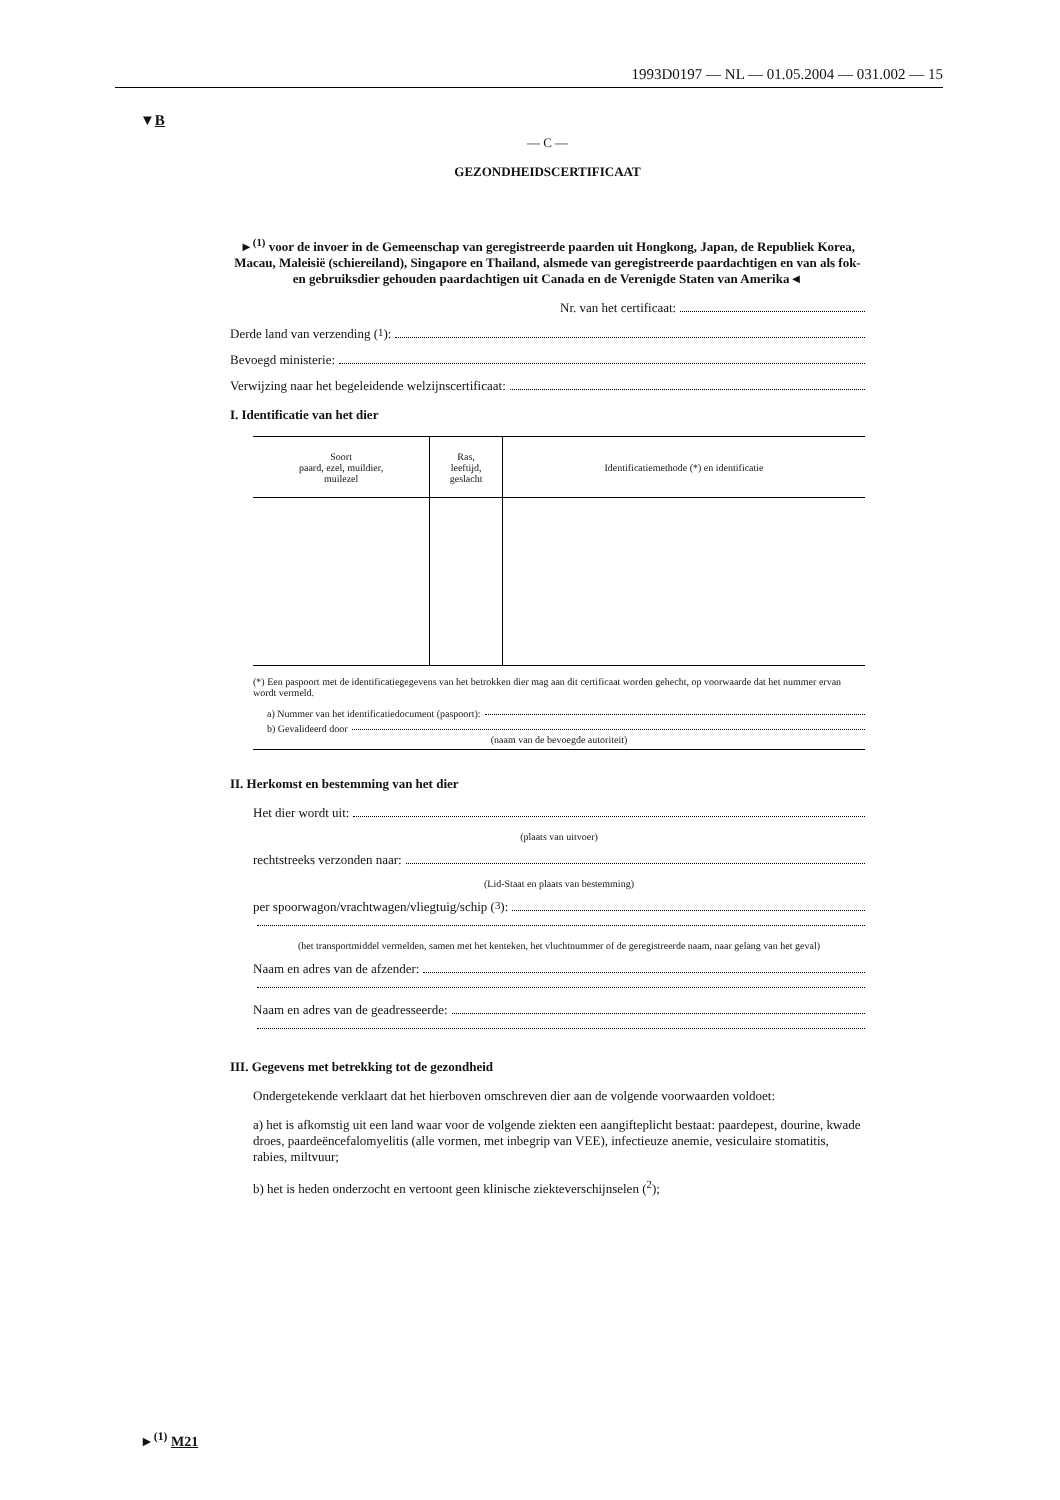1993D0197 — NL — 01.05.2004 — 031.002 — 15
▼B
— C —
GEZONDHEIDSCERTIFICAAT
►<sup>(1)</sup> voor de invoer in de Gemeenschap van geregistreerde paarden uit Hongkong, Japan, de Republiek Korea, Macau, Maleisië (schiereiland), Singapore en Thailand, alsmede van geregistreerde paardachtigen en van als fok- en gebruiksdier gehouden paardachtigen uit Canada en de Verenigde Staten van Amerika◄
Nr. van het certificaat:
Derde land van verzending (<sup>1</sup>):
Bevoegd ministerie:
Verwijzing naar het begeleidende welzijnscertificaat:
I. Identificatie van het dier
| Soort paard, ezel, muildier, muilezel | Ras, leeftijd, geslacht | Identificatiemethode (*) en identificatie |
| --- | --- | --- |
(*) Een paspoort met de identificatiegegevens van het betrokken dier mag aan dit certificaat worden gehecht, op voorwaarde dat het nummer ervan wordt vermeld.
a) Nummer van het identificatiedocument (paspoort):
b) Gevalideerd door
(naam van de bevoegde autoriteit)
II. Herkomst en bestemming van het dier
Het dier wordt uit:
(plaats van uitvoer)
rechtstreeks verzonden naar:
(Lid-Staat en plaats van bestemming)
per spoorwagon/vrachtwagen/vliegtuig/schip (<sup>3</sup>):
(het transportmiddel vermelden, samen met het kenteken, het vluchtnummer of de geregistreerde naam, naar gelang van het geval)
Naam en adres van de afzender:
Naam en adres van de geadresseerde:
III. Gegevens met betrekking tot de gezondheid
Ondergetekende verklaart dat het hierboven omschreven dier aan de volgende voorwaarden voldoet:
a) het is afkomstig uit een land waar voor de volgende ziekten een aangifteplicht bestaat: paardepest, dourine, kwade droes, paardeëncefalomyelitis (alle vormen, met inbegrip van VEE), infectieuze anemie, vesiculaire stomatitis, rabies, miltvuur;
b) het is heden onderzocht en vertoont geen klinische ziekteverschijnselen (<sup>2</sup>);
►<sup>(1)</sup> M21